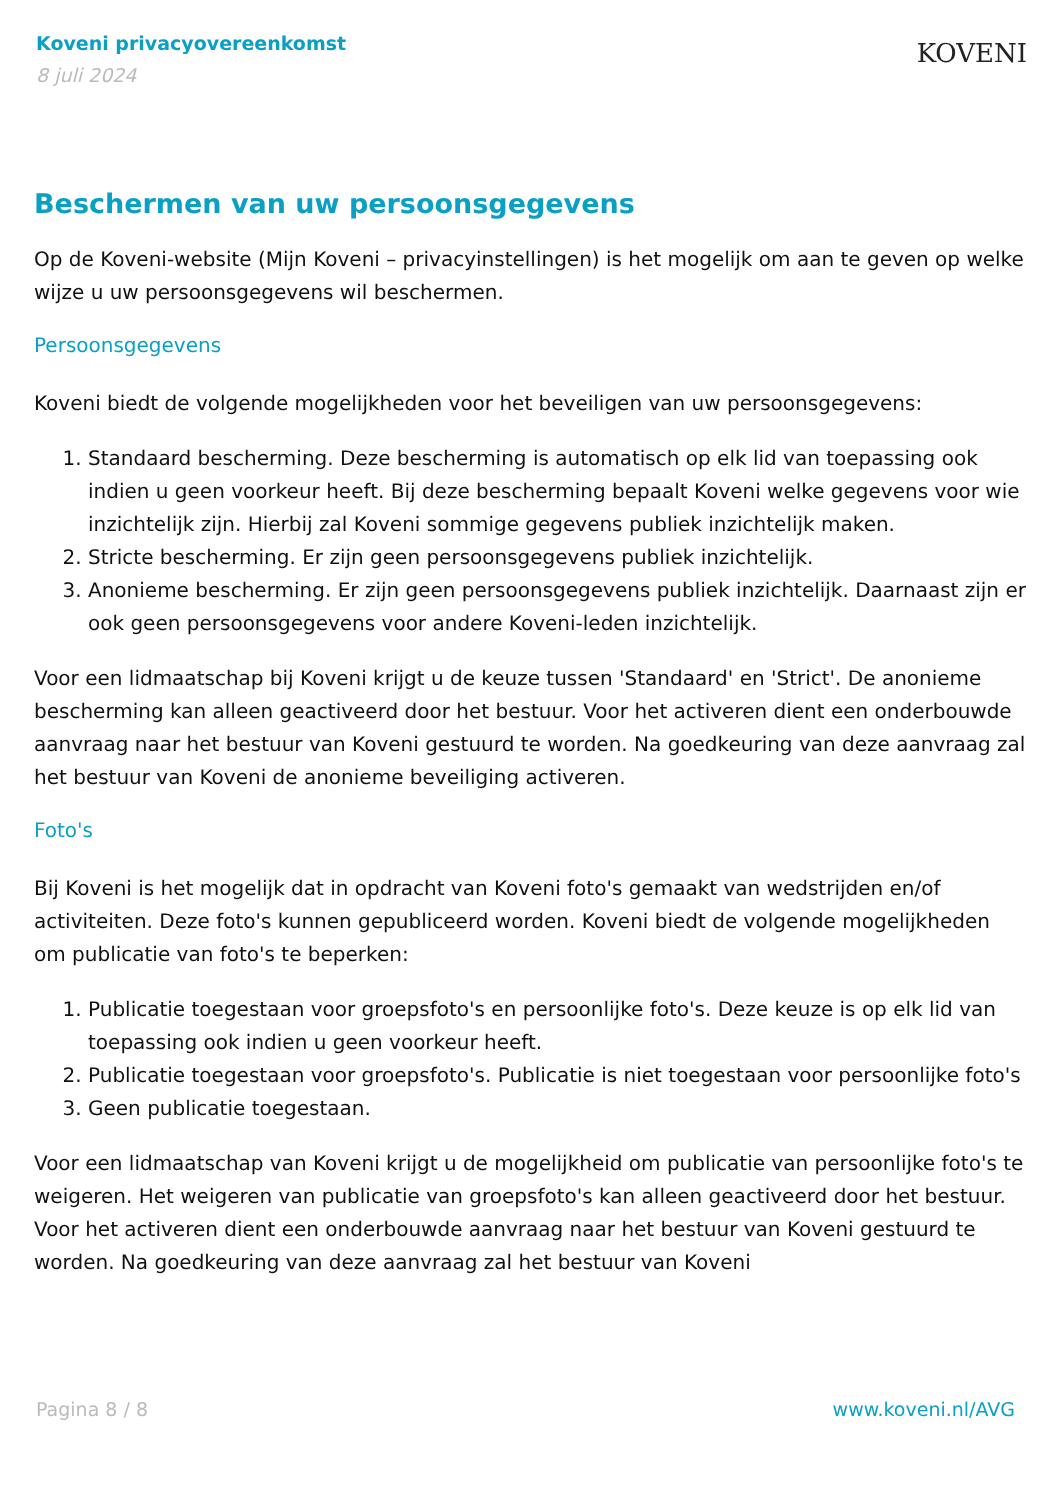Koveni privacyovereenkomst
8 juli 2024
KOVENI
Beschermen van uw persoonsgegevens
Op de Koveni-website (Mijn Koveni – privacyinstellingen) is het mogelijk om aan te geven op welke wijze u uw persoonsgegevens wil beschermen.
Persoonsgegevens
Koveni biedt de volgende mogelijkheden voor het beveiligen van uw persoonsgegevens:
1. Standaard bescherming. Deze bescherming is automatisch op elk lid van toepassing ook indien u geen voorkeur heeft. Bij deze bescherming bepaalt Koveni welke gegevens voor wie inzichtelijk zijn. Hierbij zal Koveni sommige gegevens publiek inzichtelijk maken.
2. Stricte bescherming. Er zijn geen persoonsgegevens publiek inzichtelijk.
3. Anonieme bescherming. Er zijn geen persoonsgegevens publiek inzichtelijk. Daarnaast zijn er ook geen persoonsgegevens voor andere Koveni-leden inzichtelijk.
Voor een lidmaatschap bij Koveni krijgt u de keuze tussen 'Standaard' en 'Strict'. De anonieme bescherming kan alleen geactiveerd door het bestuur. Voor het activeren dient een onderbouwde aanvraag naar het bestuur van Koveni gestuurd te worden. Na goedkeuring van deze aanvraag zal het bestuur van Koveni de anonieme beveiliging activeren.
Foto's
Bij Koveni is het mogelijk dat in opdracht van Koveni foto's gemaakt van wedstrijden en/of activiteiten. Deze foto's kunnen gepubliceerd worden. Koveni biedt de volgende mogelijkheden om publicatie van foto's te beperken:
1. Publicatie toegestaan voor groepsfoto's en persoonlijke foto's. Deze keuze is op elk lid van toepassing ook indien u geen voorkeur heeft.
2. Publicatie toegestaan voor groepsfoto's. Publicatie is niet toegestaan voor persoonlijke foto's
3. Geen publicatie toegestaan.
Voor een lidmaatschap van Koveni krijgt u de mogelijkheid om publicatie van persoonlijke foto's te weigeren. Het weigeren van publicatie van groepsfoto's kan alleen geactiveerd door het bestuur. Voor het activeren dient een onderbouwde aanvraag naar het bestuur van Koveni gestuurd te worden. Na goedkeuring van deze aanvraag zal het bestuur van Koveni
Pagina 8 / 8 www.koveni.nl/AVG